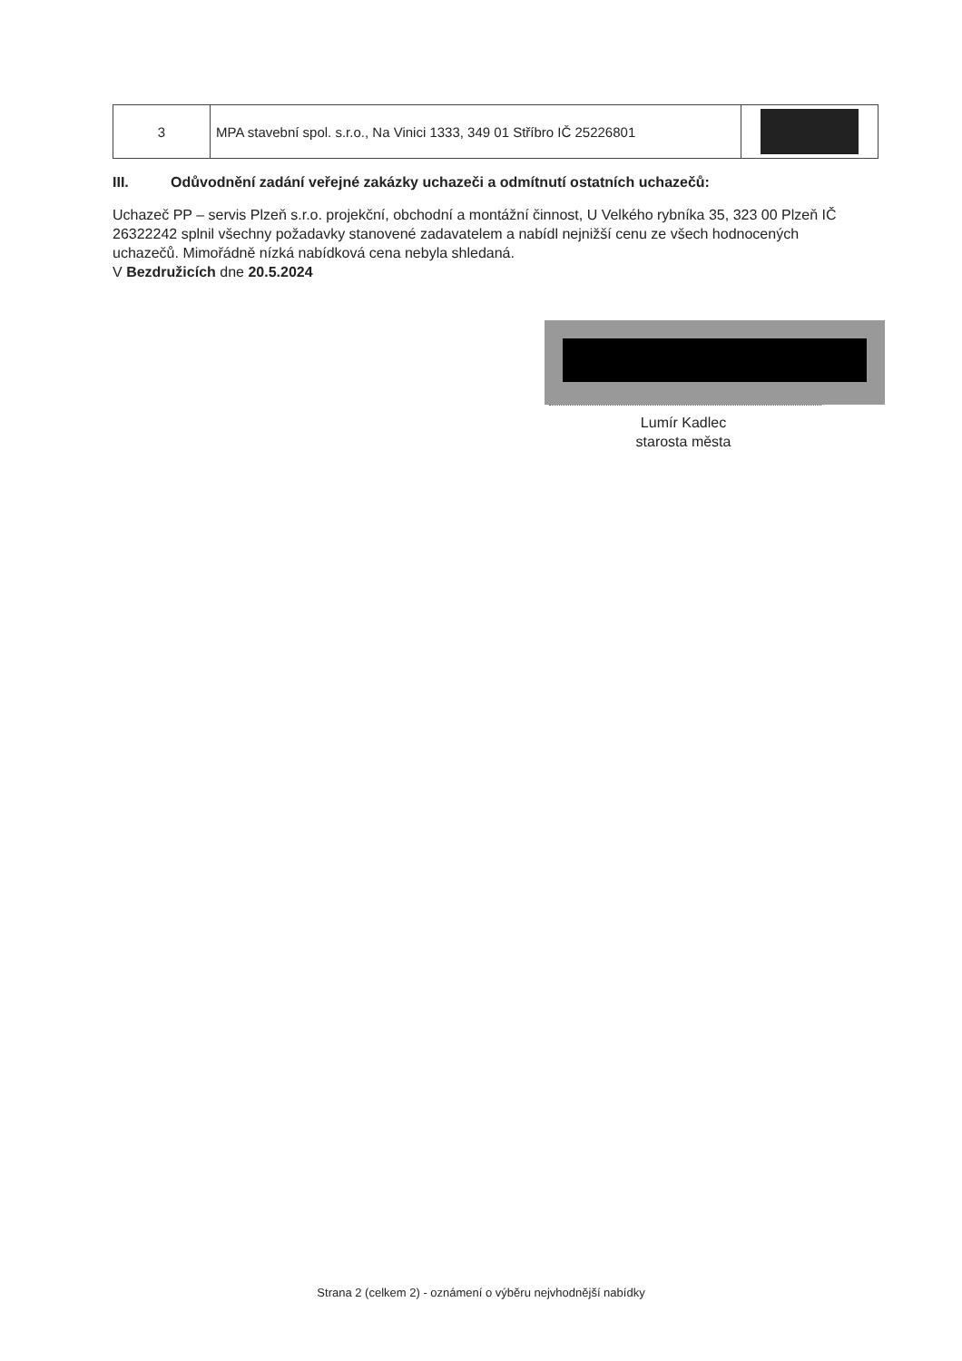| 3 | MPA stavební spol. s.r.o., Na Vinici 1333, 349 01 Stříbro IČ 25226801 | |
III. Odůvodnění zadání veřejné zakázky uchazeči a odmítnutí ostatních uchazečů:
Uchazeč PP – servis Plzeň s.r.o. projekční, obchodní a montážní činnost, U Velkého rybníka 35, 323 00 Plzeň IČ 26322242 splnil všechny požadavky stanovené zadavatelem a nabídl nejnižší cenu ze všech hodnocených uchazečů. Mimořádně nízká nabídková cena nebyla shledaná.
V Bezdružicích dne 20.5.2024
Lumír Kadlec
starosta města
Strana 2 (celkem 2) - oznámení o výběru nejvhodnější nabídky